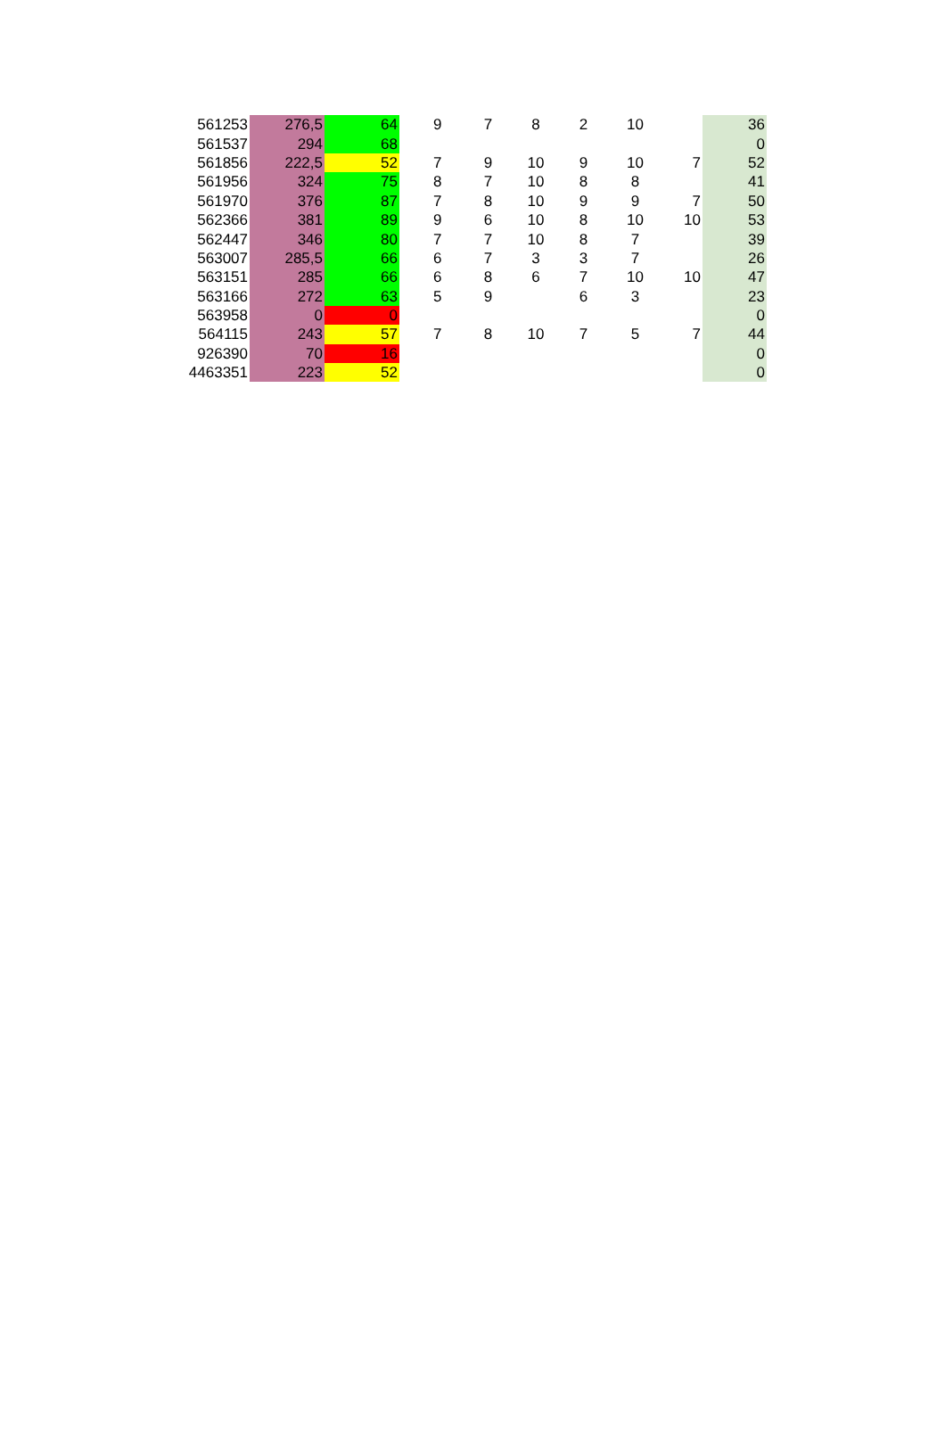| 561253 | 276,5 | 64 | 9 | 7 | 8 | 2 | 10 | | 36 |
| 561537 | 294 | 68 | | | | | | | 0 |
| 561856 | 222,5 | 52 | 7 | 9 | 10 | 9 | 10 | 7 | 52 |
| 561956 | 324 | 75 | 8 | 7 | 10 | 8 | 8 | | 41 |
| 561970 | 376 | 87 | 7 | 8 | 10 | 9 | 9 | 7 | 50 |
| 562366 | 381 | 89 | 9 | 6 | 10 | 8 | 10 | 10 | 53 |
| 562447 | 346 | 80 | 7 | 7 | 10 | 8 | 7 | | 39 |
| 563007 | 285,5 | 66 | 6 | 7 | 3 | 3 | 7 | | 26 |
| 563151 | 285 | 66 | 6 | 8 | 6 | 7 | 10 | 10 | 47 |
| 563166 | 272 | 63 | 5 | 9 | | 6 | 3 | | 23 |
| 563958 | 0 | 0 | | | | | | | 0 |
| 564115 | 243 | 57 | 7 | 8 | 10 | 7 | 5 | 7 | 44 |
| 926390 | 70 | 16 | | | | | | | 0 |
| 4463351 | 223 | 52 | | | | | | | 0 |